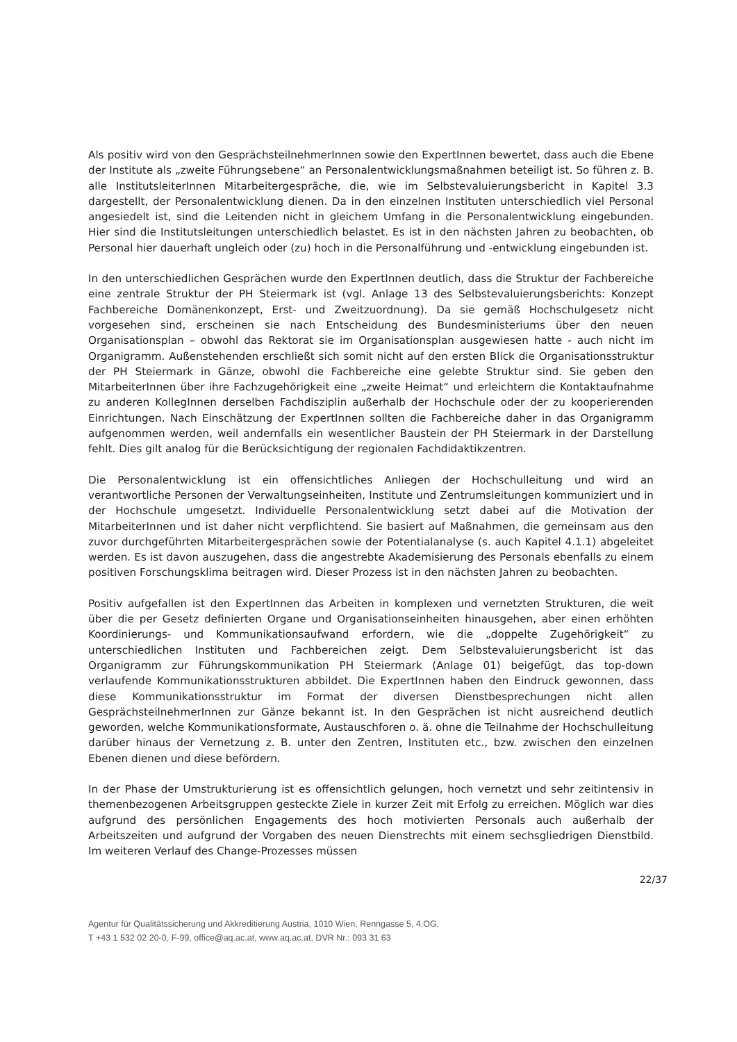Als positiv wird von den GesprächsteilnehmerInnen sowie den ExpertInnen bewertet, dass auch die Ebene der Institute als „zweite Führungsebene“ an Personalentwicklungsmaßnahmen beteiligt ist. So führen z. B. alle InstitutsleiterInnen Mitarbeitergespräche, die, wie im Selbstevaluierungsbericht in Kapitel 3.3 dargestellt, der Personalentwicklung dienen. Da in den einzelnen Instituten unterschiedlich viel Personal angesiedelt ist, sind die Leitenden nicht in gleichem Umfang in die Personalentwicklung eingebunden. Hier sind die Institutsleitungen unterschiedlich belastet. Es ist in den nächsten Jahren zu beobachten, ob Personal hier dauerhaft ungleich oder (zu) hoch in die Personalführung und -entwicklung eingebunden ist.
In den unterschiedlichen Gesprächen wurde den ExpertInnen deutlich, dass die Struktur der Fachbereiche eine zentrale Struktur der PH Steiermark ist (vgl. Anlage 13 des Selbstevaluierungsberichts: Konzept Fachbereiche Domänenkonzept, Erst- und Zweitzuordnung). Da sie gemäß Hochschulgesetz nicht vorgesehen sind, erscheinen sie nach Entscheidung des Bundesministeriums über den neuen Organisationsplan – obwohl das Rektorat sie im Organisationsplan ausgewiesen hatte - auch nicht im Organigramm. Außenstehenden erschließt sich somit nicht auf den ersten Blick die Organisationsstruktur der PH Steiermark in Gänze, obwohl die Fachbereiche eine gelebte Struktur sind. Sie geben den MitarbeiterInnen über ihre Fachzugehörigkeit eine „zweite Heimat“ und erleichtern die Kontaktaufnahme zu anderen KollegInnen derselben Fachdisziplin außerhalb der Hochschule oder der zu kooperierenden Einrichtungen. Nach Einschätzung der ExpertInnen sollten die Fachbereiche daher in das Organigramm aufgenommen werden, weil andernfalls ein wesentlicher Baustein der PH Steiermark in der Darstellung fehlt. Dies gilt analog für die Berücksichtigung der regionalen Fachdidaktikzentren.
Die Personalentwicklung ist ein offensichtliches Anliegen der Hochschulleitung und wird an verantwortliche Personen der Verwaltungseinheiten, Institute und Zentrumsleitungen kommuniziert und in der Hochschule umgesetzt. Individuelle Personalentwicklung setzt dabei auf die Motivation der MitarbeiterInnen und ist daher nicht verpflichtend. Sie basiert auf Maßnahmen, die gemeinsam aus den zuvor durchgeführten Mitarbeitergesprächen sowie der Potentialanalyse (s. auch Kapitel 4.1.1) abgeleitet werden. Es ist davon auszugehen, dass die angestrebte Akademisierung des Personals ebenfalls zu einem positiven Forschungsklima beitragen wird. Dieser Prozess ist in den nächsten Jahren zu beobachten.
Positiv aufgefallen ist den ExpertInnen das Arbeiten in komplexen und vernetzten Strukturen, die weit über die per Gesetz definierten Organe und Organisationseinheiten hinausgehen, aber einen erhöhten Koordinierungs- und Kommunikationsaufwand erfordern, wie die „doppelte Zugehörigkeit“ zu unterschiedlichen Instituten und Fachbereichen zeigt. Dem Selbstevaluierungsbericht ist das Organigramm zur Führungskommunikation PH Steiermark (Anlage 01) beigefügt, das top-down verlaufende Kommunikationsstrukturen abbildet. Die ExpertInnen haben den Eindruck gewonnen, dass diese Kommunikationsstruktur im Format der diversen Dienstbesprechungen nicht allen GesprächsteilnehmerInnen zur Gänze bekannt ist. In den Gesprächen ist nicht ausreichend deutlich geworden, welche Kommunikationsformate, Austauschforen o. ä. ohne die Teilnahme der Hochschulleitung darüber hinaus der Vernetzung z. B. unter den Zentren, Instituten etc., bzw. zwischen den einzelnen Ebenen dienen und diese befördern.
In der Phase der Umstrukturierung ist es offensichtlich gelungen, hoch vernetzt und sehr zeitintensiv in themenbezogenen Arbeitsgruppen gesteckte Ziele in kurzer Zeit mit Erfolg zu erreichen. Möglich war dies aufgrund des persönlichen Engagements des hoch motivierten Personals auch außerhalb der Arbeitszeiten und aufgrund der Vorgaben des neuen Dienstrechts mit einem sechsgliedrigen Dienstbild. Im weiteren Verlauf des Change-Prozesses müssen
22/37
Agentur für Qualitätssicherung und Akkreditierung Austria, 1010 Wien, Renngasse 5, 4.OG,
T +43 1 532 02 20-0, F-99, office@aq.ac.at, www.aq.ac.at, DVR Nr.: 093 31 63